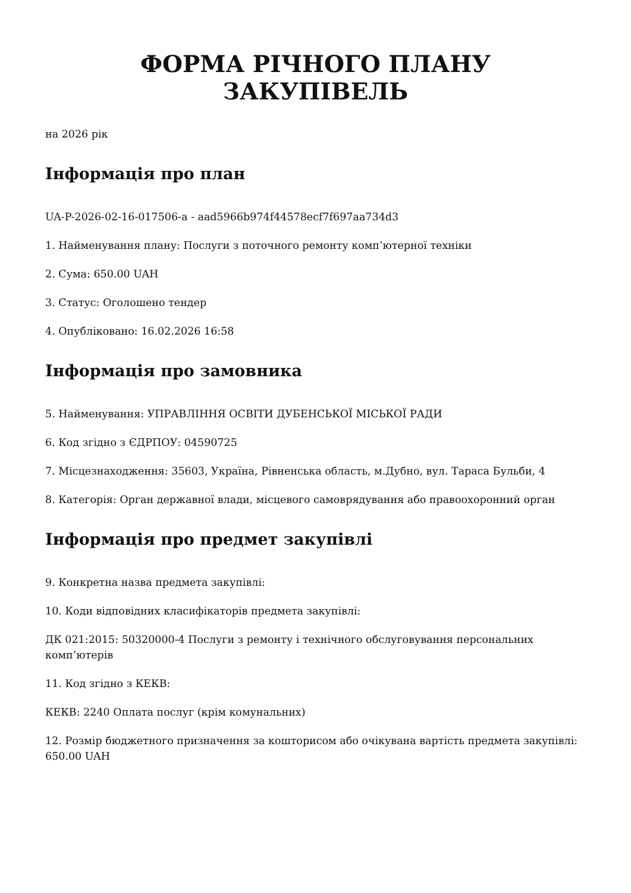ФОРМА РІЧНОГО ПЛАНУ ЗАКУПІВЕЛЬ
на 2026 рік
Інформація про план
UA-P-2026-02-16-017506-a - aad5966b974f44578ecf7f697aa734d3
1. Найменування плану: Послуги з поточного ремонту комп’ютерної техніки
2. Сума: 650.00 UAH
3. Статус: Оголошено тендер
4. Опубліковано: 16.02.2026 16:58
Інформація про замовника
5. Найменування: УПРАВЛІННЯ ОСВІТИ ДУБЕНСЬКОЇ МІСЬКОЇ РАДИ
6. Код згідно з ЄДРПОУ: 04590725
7. Місцезнаходження: 35603, Україна, Рівненська область, м.Дубно, вул. Тараса Бульби, 4
8. Категорія: Орган державної влади, місцевого самоврядування або правоохоронний орган
Інформація про предмет закупівлі
9. Конкретна назва предмета закупівлі:
10. Коди відповідних класифікаторів предмета закупівлі:
ДК 021:2015: 50320000-4 Послуги з ремонту і технічного обслуговування персональних комп’ютерів
11. Код згідно з КЕКВ:
КЕКВ: 2240 Оплата послуг (крім комунальних)
12. Розмір бюджетного призначення за кошторисом або очікувана вартість предмета закупівлі: 650.00 UAH